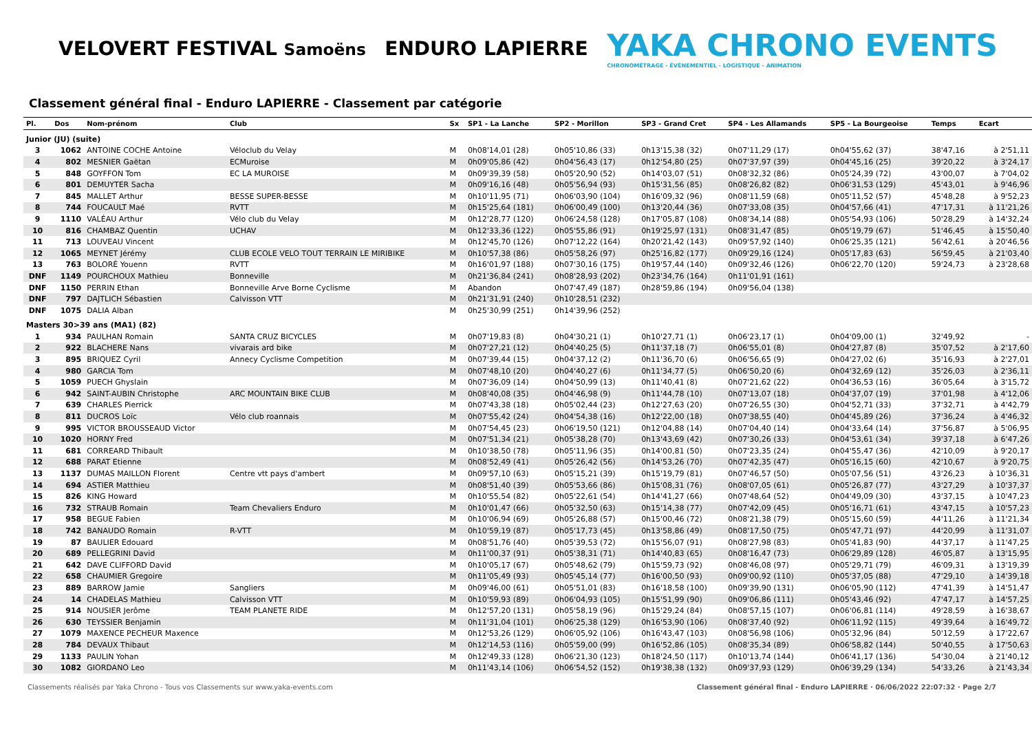VELOVERT FESTIVAL Samoëns
ENDURO LAPIERRE
YAKA CHRONO EVENTS
CHRONOMÉTRAGE - ÉVÉNEMENTIEL - LOGISTIQUE - ANIMATION
Classement général final - Enduro LAPIERRE - Classement par catégorie
| Pl. | Dos | Nom-prénom | Club | Sx | SP1 - La Lanche | SP2 - Morillon | SP3 - Grand Cret | SP4 - Les Allamands | SP5 - La Bourgeoise | Temps | Ecart |
| --- | --- | --- | --- | --- | --- | --- | --- | --- | --- | --- | --- |
| Junior (JU) (suite) | | | | | | | | | | | |
| 3 | 1062 | ANTOINE COCHE Antoine | Véloclub du Velay | M | 0h08'14,01 (28) | 0h05'10,86 (33) | 0h13'15,38 (32) | 0h07'11,29 (17) | 0h04'55,62 (37) | 38'47,16 | à 2'51,11 |
| 4 | 802 | MESNIER Gaëtan | ECMuroise | M | 0h09'05,86 (42) | 0h04'56,43 (17) | 0h12'54,80 (25) | 0h07'37,97 (39) | 0h04'45,16 (25) | 39'20,22 | à 3'24,17 |
| 5 | 848 | GOYFFON Tom | EC LA MUROISE | M | 0h09'39,39 (58) | 0h05'20,90 (52) | 0h14'03,07 (51) | 0h08'32,32 (86) | 0h05'24,39 (72) | 43'00,07 | à 7'04,02 |
| 6 | 801 | DEMUYTER Sacha | | M | 0h09'16,16 (48) | 0h05'56,94 (93) | 0h15'31,56 (85) | 0h08'26,82 (82) | 0h06'31,53 (129) | 45'43,01 | à 9'46,96 |
| 7 | 845 | MALLET Arthur | BESSE SUPER-BESSE | M | 0h10'11,95 (71) | 0h06'03,90 (104) | 0h16'09,32 (96) | 0h08'11,59 (68) | 0h05'11,52 (57) | 45'48,28 | à 9'52,23 |
| 8 | 744 | FOUCAULT Maé | RVTT | M | 0h15'25,64 (181) | 0h06'00,49 (100) | 0h13'20,44 (36) | 0h07'33,08 (35) | 0h04'57,66 (41) | 47'17,31 | à 11'21,26 |
| 9 | 1110 | VALÉAU Arthur | Vélo club du Velay | M | 0h12'28,77 (120) | 0h06'24,58 (128) | 0h17'05,87 (108) | 0h08'34,14 (88) | 0h05'54,93 (106) | 50'28,29 | à 14'32,24 |
| 10 | 816 | CHAMBAZ Quentin | UCHAV | M | 0h12'33,36 (122) | 0h05'55,86 (91) | 0h19'25,97 (131) | 0h08'31,47 (85) | 0h05'19,79 (67) | 51'46,45 | à 15'50,40 |
| 11 | 713 | LOUVEAU Vincent | | M | 0h12'45,70 (126) | 0h07'12,22 (164) | 0h20'21,42 (143) | 0h09'57,92 (140) | 0h06'25,35 (121) | 56'42,61 | à 20'46,56 |
| 12 | 1065 | MEYNET Jérémy | CLUB ECOLE VELO TOUT TERRAIN LE MIRIBIKE | M | 0h10'57,38 (86) | 0h05'58,26 (97) | 0h25'16,82 (177) | 0h09'29,16 (124) | 0h05'17,83 (63) | 56'59,45 | à 21'03,40 |
| 13 | 763 | BOLORÉ Youenn | RVTT | M | 0h16'01,97 (188) | 0h07'30,16 (175) | 0h19'57,44 (140) | 0h09'32,46 (126) | 0h06'22,70 (120) | 59'24,73 | à 23'28,68 |
| DNF | 1149 | POURCHOUX Mathieu | Bonneville | M | 0h21'36,84 (241) | 0h08'28,93 (202) | 0h23'34,76 (164) | 0h11'01,91 (161) | | | |
| DNF | 1150 | PERRIN Ethan | Bonneville Arve Borne Cyclisme | M | Abandon | 0h07'47,49 (187) | 0h28'59,86 (194) | 0h09'56,04 (138) | | | |
| DNF | 797 | DAJTLICH Sébastien | Calvisson VTT | M | 0h21'31,91 (240) | 0h10'28,51 (232) | | | | | |
| DNF | 1075 | DALIA Alban | | M | 0h25'30,99 (251) | 0h14'39,96 (252) | | | | | |
| Masters 30>39 ans (MA1) (82) | | | | | | | | | | | |
| 1 | 934 | PAULHAN Romain | SANTA CRUZ BICYCLES | M | 0h07'19,83 (8) | 0h04'30,21 (1) | 0h10'27,71 (1) | 0h06'23,17 (1) | 0h04'09,00 (1) | 32'49,92 | - |
| 2 | 922 | BLACHERE Nans | vivarais ard bike | M | 0h07'27,21 (12) | 0h04'40,25 (5) | 0h11'37,18 (7) | 0h06'55,01 (8) | 0h04'27,87 (8) | 35'07,52 | à 2'17,60 |
| 3 | 895 | BRIQUEZ Cyril | Annecy Cyclisme Competition | M | 0h07'39,44 (15) | 0h04'37,12 (2) | 0h11'36,70 (6) | 0h06'56,65 (9) | 0h04'27,02 (6) | 35'16,93 | à 2'27,01 |
| 4 | 980 | GARCIA Tom | | M | 0h07'48,10 (20) | 0h04'40,27 (6) | 0h11'34,77 (5) | 0h06'50,20 (6) | 0h04'32,69 (12) | 35'26,03 | à 2'36,11 |
| 5 | 1059 | PUECH Ghyslain | | M | 0h07'36,09 (14) | 0h04'50,99 (13) | 0h11'40,41 (8) | 0h07'21,62 (22) | 0h04'36,53 (16) | 36'05,64 | à 3'15,72 |
| 6 | 942 | SAINT-AUBIN Christophe | ARC MOUNTAIN BIKE CLUB | M | 0h08'40,08 (35) | 0h04'46,98 (9) | 0h11'44,78 (10) | 0h07'13,07 (18) | 0h04'37,07 (19) | 37'01,98 | à 4'12,06 |
| 7 | 639 | CHARLES Pierrick | | M | 0h07'43,38 (18) | 0h05'02,44 (23) | 0h12'27,63 (20) | 0h07'26,55 (30) | 0h04'52,71 (33) | 37'32,71 | à 4'42,79 |
| 8 | 811 | DUCROS Loïc | Vélo club roannais | M | 0h07'55,42 (24) | 0h04'54,38 (16) | 0h12'22,00 (18) | 0h07'38,55 (40) | 0h04'45,89 (26) | 37'36,24 | à 4'46,32 |
| 9 | 995 | VICTOR BROUSSEAUD Victor | | M | 0h07'54,45 (23) | 0h06'19,50 (121) | 0h12'04,88 (14) | 0h07'04,40 (14) | 0h04'33,64 (14) | 37'56,87 | à 5'06,95 |
| 10 | 1020 | HORNY Fred | | M | 0h07'51,34 (21) | 0h05'38,28 (70) | 0h13'43,69 (42) | 0h07'30,26 (33) | 0h04'53,61 (34) | 39'37,18 | à 6'47,26 |
| 11 | 681 | CORREARD Thibault | | M | 0h10'38,50 (78) | 0h05'11,96 (35) | 0h14'00,81 (50) | 0h07'23,35 (24) | 0h04'55,47 (36) | 42'10,09 | à 9'20,17 |
| 12 | 688 | PARAT Etienne | | M | 0h08'52,49 (41) | 0h05'26,42 (56) | 0h14'53,26 (70) | 0h07'42,35 (47) | 0h05'16,15 (60) | 42'10,67 | à 9'20,75 |
| 13 | 1137 | DUMAS MAILLON Florent | Centre vtt pays d'ambert | M | 0h09'57,10 (63) | 0h05'15,21 (39) | 0h15'19,79 (81) | 0h07'46,57 (50) | 0h05'07,56 (51) | 43'26,23 | à 10'36,31 |
| 14 | 694 | ASTIER Matthieu | | M | 0h08'51,40 (39) | 0h05'53,66 (86) | 0h15'08,31 (76) | 0h08'07,05 (61) | 0h05'26,87 (77) | 43'27,29 | à 10'37,37 |
| 15 | 826 | KING Howard | | M | 0h10'55,54 (82) | 0h05'22,61 (54) | 0h14'41,27 (66) | 0h07'48,64 (52) | 0h04'49,09 (30) | 43'37,15 | à 10'47,23 |
| 16 | 732 | STRAUB Romain | Team Chevaliers Enduro | M | 0h10'01,47 (66) | 0h05'32,50 (63) | 0h15'14,38 (77) | 0h07'42,09 (45) | 0h05'16,71 (61) | 43'47,15 | à 10'57,23 |
| 17 | 958 | BEGUE Fabien | | M | 0h10'06,94 (69) | 0h05'26,88 (57) | 0h15'00,46 (72) | 0h08'21,38 (79) | 0h05'15,60 (59) | 44'11,26 | à 11'21,34 |
| 18 | 742 | BANAUDO Romain | R-VTT | M | 0h10'59,19 (87) | 0h05'17,73 (45) | 0h13'58,86 (49) | 0h08'17,50 (75) | 0h05'47,71 (97) | 44'20,99 | à 11'31,07 |
| 19 | 87 | BAULIER Edouard | | M | 0h08'51,76 (40) | 0h05'39,53 (72) | 0h15'56,07 (91) | 0h08'27,98 (83) | 0h05'41,83 (90) | 44'37,17 | à 11'47,25 |
| 20 | 689 | PELLEGRINI David | | M | 0h11'00,37 (91) | 0h05'38,31 (71) | 0h14'40,83 (65) | 0h08'16,47 (73) | 0h06'29,89 (128) | 46'05,87 | à 13'15,95 |
| 21 | 642 | DAVE CLIFFORD David | | M | 0h10'05,17 (67) | 0h05'48,62 (79) | 0h15'59,73 (92) | 0h08'46,08 (97) | 0h05'29,71 (79) | 46'09,31 | à 13'19,39 |
| 22 | 658 | CHAUMIER Gregoire | | M | 0h11'05,49 (93) | 0h05'45,14 (77) | 0h16'00,50 (93) | 0h09'00,92 (110) | 0h05'37,05 (88) | 47'29,10 | à 14'39,18 |
| 23 | 889 | BARROW Jamie | Sangliers | M | 0h09'46,00 (61) | 0h05'51,01 (83) | 0h16'18,58 (100) | 0h09'39,90 (131) | 0h06'05,90 (112) | 47'41,39 | à 14'51,47 |
| 24 | 14 | CHADELAS Mathieu | Calvisson VTT | M | 0h10'59,93 (89) | 0h06'04,93 (105) | 0h15'51,99 (90) | 0h09'06,86 (111) | 0h05'43,46 (92) | 47'47,17 | à 14'57,25 |
| 25 | 914 | NOUSIER Jerôme | TEAM PLANETE RIDE | M | 0h12'57,20 (131) | 0h05'58,19 (96) | 0h15'29,24 (84) | 0h08'57,15 (107) | 0h06'06,81 (114) | 49'28,59 | à 16'38,67 |
| 26 | 630 | TEYSSIER Benjamin | | M | 0h11'31,04 (101) | 0h06'25,38 (129) | 0h16'53,90 (106) | 0h08'37,40 (92) | 0h06'11,92 (115) | 49'39,64 | à 16'49,72 |
| 27 | 1079 | MAXENCE PECHEUR Maxence | | M | 0h12'53,26 (129) | 0h06'05,92 (106) | 0h16'43,47 (103) | 0h08'56,98 (106) | 0h05'32,96 (84) | 50'12,59 | à 17'22,67 |
| 28 | 784 | DEVAUX Thibaut | | M | 0h12'14,53 (116) | 0h05'59,00 (99) | 0h16'52,86 (105) | 0h08'35,34 (89) | 0h06'58,82 (144) | 50'40,55 | à 17'50,63 |
| 29 | 1133 | PAULIN Yohan | | M | 0h12'49,33 (128) | 0h06'21,30 (123) | 0h18'24,50 (117) | 0h10'13,74 (144) | 0h06'41,17 (136) | 54'30,04 | à 21'40,12 |
| 30 | 1082 | GIORDANO Leo | | M | 0h11'43,14 (106) | 0h06'54,52 (152) | 0h19'38,38 (132) | 0h09'37,93 (129) | 0h06'39,29 (134) | 54'33,26 | à 21'43,34 |
Classements réalisés par Yaka Chrono - Tous vos Classements sur www.yaka-events.com Classement général final - Enduro LAPIERRE · 06/06/2022 22:07:32 · Page 2/7